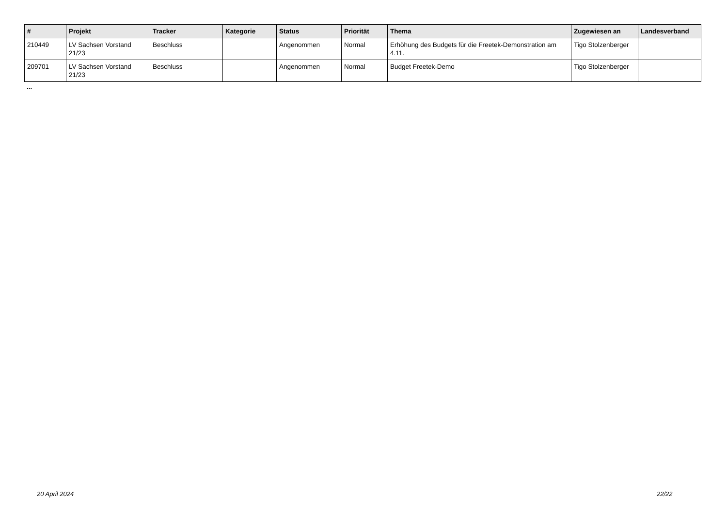| # | Projekt | Tracker | Kategorie | Status | Priorität | Thema | Zugewiesen an | Landesverband |
| --- | --- | --- | --- | --- | --- | --- | --- | --- |
| 210449 | LV Sachsen Vorstand 21/23 | Beschluss | | Angenommen | Normal | Erhöhung des Budgets für die Freetek-Demonstration am 4.11. | Tigo Stolzenberger | |
| 209701 | LV Sachsen Vorstand 21/23 | Beschluss | | Angenommen | Normal | Budget Freetek-Demo | Tigo Stolzenberger | |
...
20 April 2024 22/22